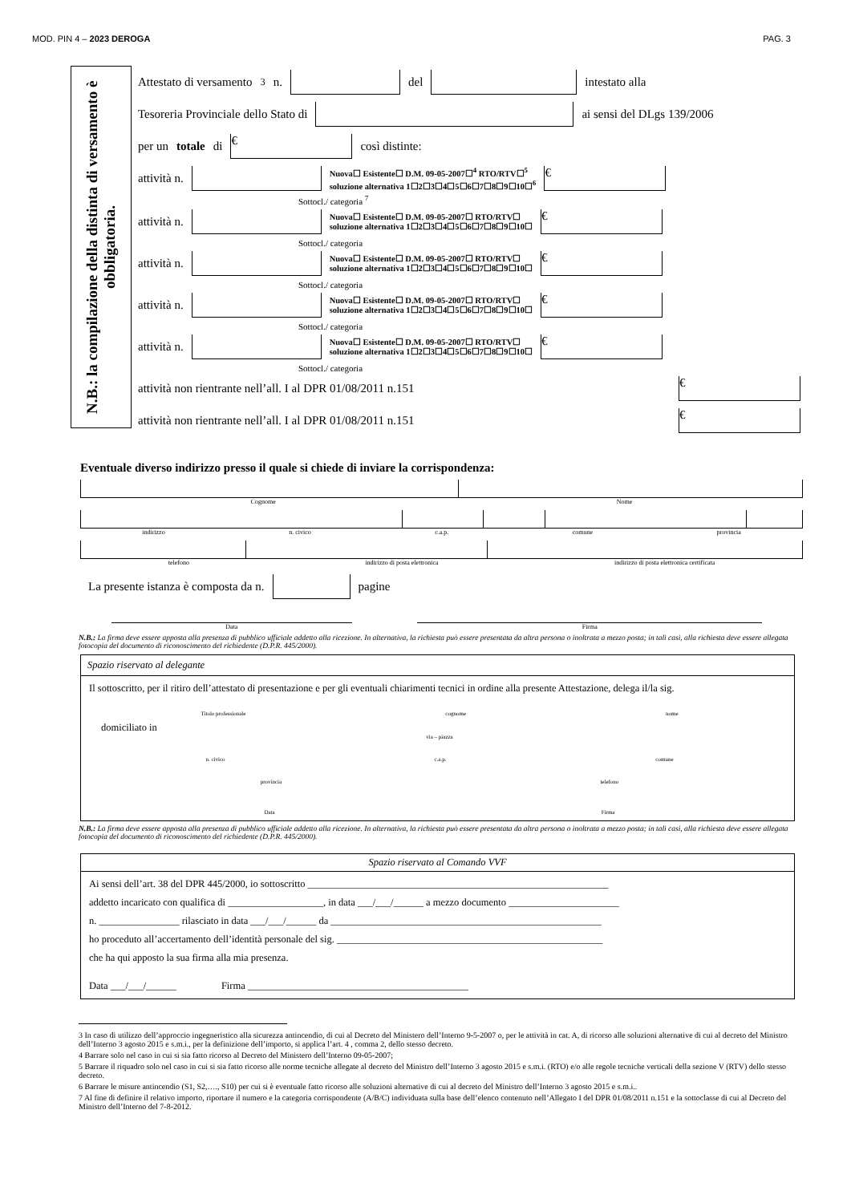MOD. PIN 4 – 2023 DEROGA PAG. 3
N.B.: la compilazione della distinta di versamento è obbligatoria.
Attestato di versamento <sup>3</sup> n. del intestato alla
Tesoreria Provinciale dello Stato di ai sensi del DLgs 139/2006
per un totale di € così distinte:
attività n. Nuova☐ Esistente☐ D.M. 09-05-2007☐<sup>4</sup> RTO/RTV☐<sup>5</sup>
soluzione alternativa 1☐2☐3☐4☐5☐6☐7☐8☐9☐10☐<sup>6</sup> €
Sottocl./ categoria <sup>7</sup>
attività n. Nuova☐ Esistente☐ D.M. 09-05-2007☐ RTO/RTV☐
soluzione alternativa 1☐2☐3☐4☐5☐6☐7☐8☐9☐10☐ €
Sottocl./ categoria
attività n. Nuova☐ Esistente☐ D.M. 09-05-2007☐ RTO/RTV☐
soluzione alternativa 1☐2☐3☐4☐5☐6☐7☐8☐9☐10☐ €
Sottocl./ categoria
attività n. Nuova☐ Esistente☐ D.M. 09-05-2007☐ RTO/RTV☐
soluzione alternativa 1☐2☐3☐4☐5☐6☐7☐8☐9☐10☐ €
Sottocl./ categoria
attività n. Nuova☐ Esistente☐ D.M. 09-05-2007☐ RTO/RTV☐
soluzione alternativa 1☐2☐3☐4☐5☐6☐7☐8☐9☐10☐ €
Sottocl./ categoria
attività non rientrante nell’all. I al DPR 01/08/2011 n.151 €
attività non rientrante nell’all. I al DPR 01/08/2011 n.151 €
Eventuale diverso indirizzo presso il quale si chiede di inviare la corrispondenza:
Cognome Nome
indirizzo n. civico c.a.p. comune provincia
telefono indirizzo di posta elettronica indirizzo di posta elettronica certificata
La presente istanza è composta da n. pagine
Data Firma
N.B.: La firma deve essere apposta alla presenza di pubblico ufficiale addetto alla ricezione. In alternativa, la richiesta può essere presentata da altra persona o inoltrata a mezzo posta; in tali casi, alla richiesta deve essere allegata fotocopia del documento di riconoscimento del richiedente (D.P.R. 445/2000).
Spazio riservato al delegante
Il sottoscritto, per il ritiro dell’attestato di presentazione e per gli eventuali chiarimenti tecnici in ordine alla presente Attestazione, delega il/la sig.
Titolo professionale cognome nome
domiciliato in
via – piazza
n. civico c.a.p. comune
provincia telefono
Data Firma
N.B.: La firma deve essere apposta alla presenza di pubblico ufficiale addetto alla ricezione. In alternativa, la richiesta può essere presentata da altra persona o inoltrata a mezzo posta; in tali casi, alla richiesta deve essere allegata fotocopia del documento di riconoscimento del richiedente (D.P.R. 445/2000).
Spazio riservato al Comando VVF
Ai sensi dell’art. 38 del DPR 445/2000, io sottoscritto ____________________________________________________________
addetto incaricato con qualifica di ___________________, in data ___/___/______ a mezzo documento ______________________
n. ________________ rilasciato in data ___/___/______ da ______________________________________________________
ho proceduto all’accertamento dell’identità personale del sig. _____________________________________________________
che ha qui apposto la sua firma alla mia presenza.
Data ___/___/______ Firma ____________________________________________
3 In caso di utilizzo dell’approccio ingegneristico alla sicurezza antincendio, di cui al Decreto del Ministero dell’Interno 9-5-2007 o, per le attività in cat. A, di ricorso alle soluzioni alternative di cui al decreto del Ministro dell’Interno 3 agosto 2015 e s.m.i., per la definizione dell’importo, si applica l’art. 4 , comma 2, dello stesso decreto.
4 Barrare solo nel caso in cui si sia fatto ricorso al Decreto del Ministero dell’Interno 09-05-2007;
5 Barrare il riquadro solo nel caso in cui si sia fatto ricorso alle norme tecniche allegate al decreto del Ministro dell’Interno 3 agosto 2015 e s.m.i. (RTO) e/o alle regole tecniche verticali della sezione V (RTV) dello stesso decreto.
6 Barrare le misure antincendio (S1, S2,…., S10) per cui si è eventuale fatto ricorso alle soluzioni alternative di cui al decreto del Ministro dell’Interno 3 agosto 2015 e s.m.i..
7 Al fine di definire il relativo importo, riportare il numero e la categoria corrispondente (A/B/C) individuata sulla base dell’elenco contenuto nell’Allegato I del DPR 01/08/2011 n.151 e la sottoclasse di cui al Decreto del Ministro dell’Interno del 7-8-2012.